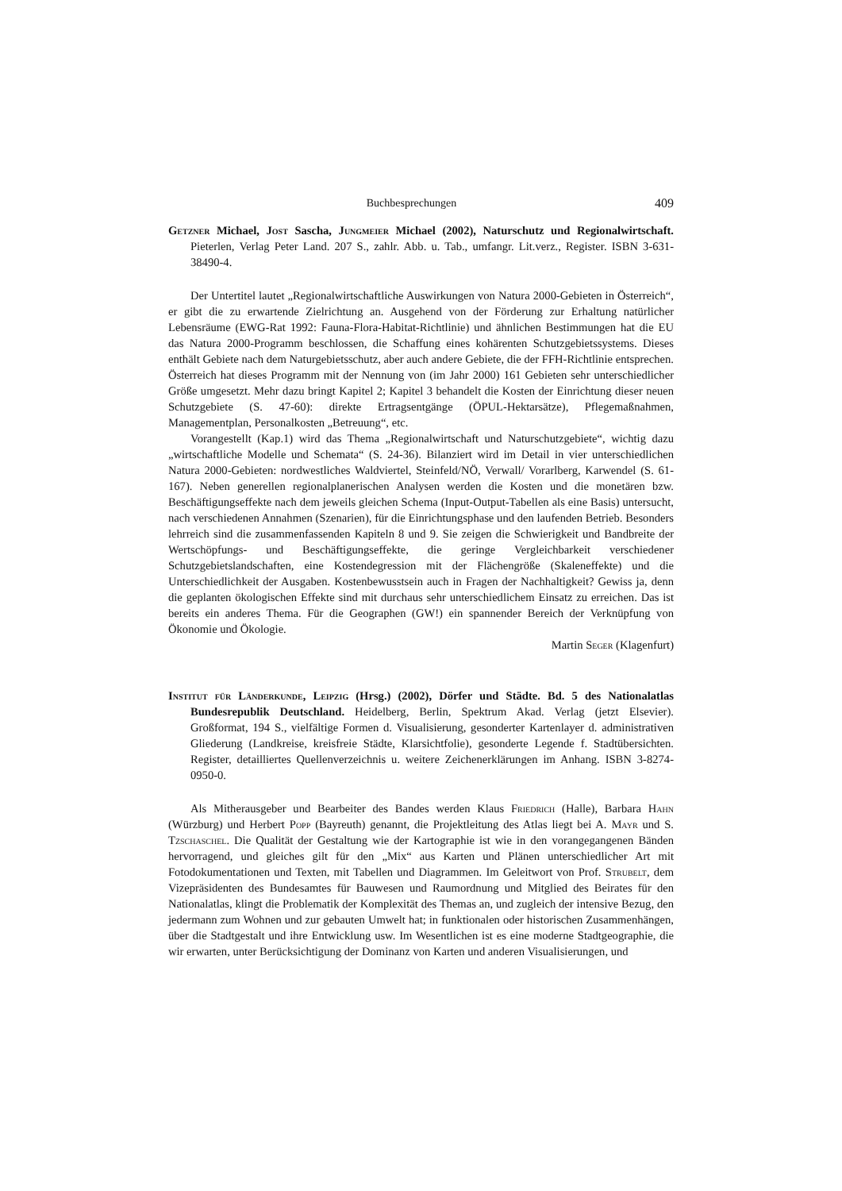Buchbesprechungen 409
Getzner Michael, Jost Sascha, Jungmeier Michael (2002), Naturschutz und Regionalwirtschaft. Pieterlen, Verlag Peter Land. 207 S., zahlr. Abb. u. Tab., umfangr. Lit.verz., Register. ISBN 3-631-38490-4.
Der Untertitel lautet „Regionalwirtschaftliche Auswirkungen von Natura 2000-Gebieten in Österreich“, er gibt die zu erwartende Zielrichtung an. Ausgehend von der Förderung zur Erhaltung natürlicher Lebensräume (EWG-Rat 1992: Fauna-Flora-Habitat-Richtlinie) und ähnlichen Bestimmungen hat die EU das Natura 2000-Programm beschlossen, die Schaffung eines kohärenten Schutzgebietssystems. Dieses enthält Gebiete nach dem Naturgebietsschutz, aber auch andere Gebiete, die der FFH-Richtlinie entsprechen. Österreich hat dieses Programm mit der Nennung von (im Jahr 2000) 161 Gebieten sehr unterschiedlicher Größe umgesetzt. Mehr dazu bringt Kapitel 2; Kapitel 3 behandelt die Kosten der Einrichtung dieser neuen Schutzgebiete (S. 47-60): direkte Ertragsentgänge (ÖPUL-Hektarsätze), Pflegemaßnahmen, Managementplan, Personalkosten „Betreuung“, etc.
Vorangestellt (Kap.1) wird das Thema „Regionalwirtschaft und Naturschutzgebiete“, wichtig dazu „wirtschaftliche Modelle und Schemata“ (S. 24-36). Bilanziert wird im Detail in vier unterschiedlichen Natura 2000-Gebieten: nordwestliches Waldviertel, Steinfeld/NÖ, Verwall/ Vorarlberg, Karwendel (S. 61-167). Neben generellen regionalplanerischen Analysen werden die Kosten und die monetären bzw. Beschäftigungseffekte nach dem jeweils gleichen Schema (Input-Output-Tabellen als eine Basis) untersucht, nach verschiedenen Annahmen (Szenarien), für die Einrichtungsphase und den laufenden Betrieb. Besonders lehrreich sind die zusammenfassenden Kapiteln 8 und 9. Sie zeigen die Schwierigkeit und Bandbreite der Wertschöpfungs- und Beschäftigungseffekte, die geringe Vergleichbarkeit verschiedener Schutzgebietslandschaften, eine Kostendegression mit der Flächengröße (Skaleneffekte) und die Unterschiedlichkeit der Ausgaben. Kostenbewusstsein auch in Fragen der Nachhaltigkeit? Gewiss ja, denn die geplanten ökologischen Effekte sind mit durchaus sehr unterschiedlichem Einsatz zu erreichen. Das ist bereits ein anderes Thema. Für die Geographen (GW!) ein spannender Bereich der Verknüpfung von Ökonomie und Ökologie.
Martin Seger (Klagenfurt)
Institut für Länderkunde, Leipzig (Hrsg.) (2002), Dörfer und Städte. Bd. 5 des Nationalatlas Bundesrepublik Deutschland. Heidelberg, Berlin, Spektrum Akad. Verlag (jetzt Elsevier). Großformat, 194 S., vielfältige Formen d. Visualisierung, gesonderter Kartenlayer d. administrativen Gliederung (Landkreise, kreisfreie Städte, Klarsichtfolie), gesonderte Legende f. Stadtübersichten. Register, detailliertes Quellenverzeichnis u. weitere Zeichenerklärungen im Anhang. ISBN 3-8274-0950-0.
Als Mitherausgeber und Bearbeiter des Bandes werden Klaus Friedrich (Halle), Barbara Hahn (Würzburg) und Herbert Popp (Bayreuth) genannt, die Projektleitung des Atlas liegt bei A. Mayr und S. Tzschaschel. Die Qualität der Gestaltung wie der Kartographie ist wie in den vorangegangenen Bänden hervorragend, und gleiches gilt für den „Mix“ aus Karten und Plänen unterschiedlicher Art mit Fotodokumentationen und Texten, mit Tabellen und Diagrammen. Im Geleitwort von Prof. Strubelt, dem Vizepräsidenten des Bundesamtes für Bauwesen und Raumordnung und Mitglied des Beirates für den Nationalatlas, klingt die Problematik der Komplexität des Themas an, und zugleich der intensive Bezug, den jedermann zum Wohnen und zur gebauten Umwelt hat; in funktionalen oder historischen Zusammenhängen, über die Stadtgestalt und ihre Entwicklung usw. Im Wesentlichen ist es eine moderne Stadtgeographie, die wir erwarten, unter Berücksichtigung der Dominanz von Karten und anderen Visualisierungen, und